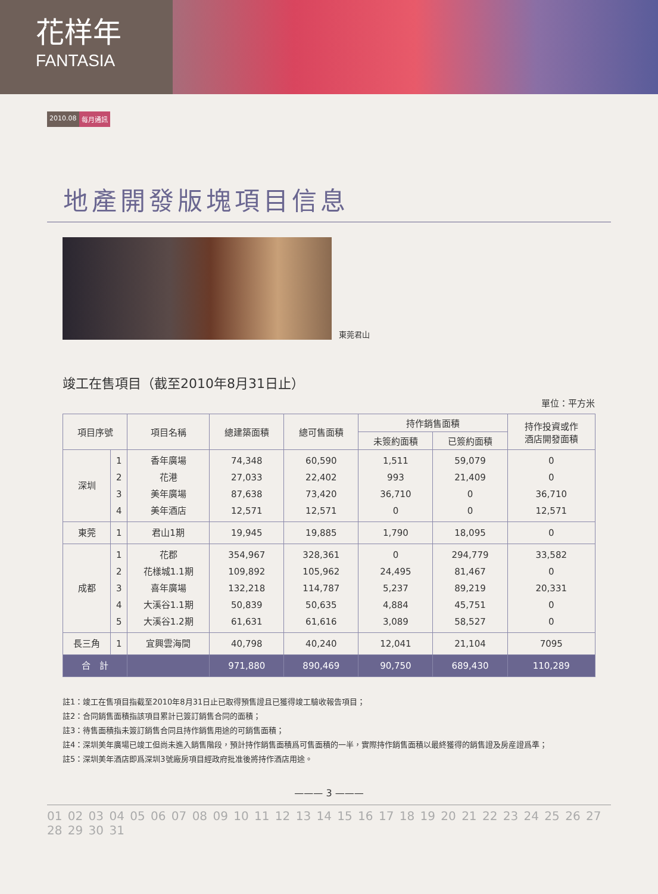花样年
FANTASIA
2010.08 每月通訊
地產開發版塊項目信息
東莞君山
竣工在售項目（截至2010年8月31日止）
單位：平方米
| 項目序號 | | 項目名稱 | 總建築面積 | 總可售面積 | 持作銷售面積 | | 持作投資或作 酒店開發面積 |
| --- | --- | --- | --- | --- | --- | --- | --- |
| | | | | | 未簽約面積 | 已簽約面積 | |
| 深圳 | 1 2 3 4 | 香年廣場 花港 美年廣場 美年酒店 | 74,348 27,033 87,638 12,571 | 60,590 22,402 73,420 12,571 | 1,511 993 36,710 0 | 59,079 21,409 0 0 | 0 0 36,710 12,571 |
| 東莞 | 1 | 君山1期 | 19,945 | 19,885 | 1,790 | 18,095 | 0 |
| 成都 | 1 2 3 4 5 | 花郡 花樣城1.1期 喜年廣場 大溪谷1.1期 大溪谷1.2期 | 354,967 109,892 132,218 50,839 61,631 | 328,361 105,962 114,787 50,635 61,616 | 0 24,495 5,237 4,884 3,089 | 294,779 81,467 89,219 45,751 58,527 | 33,582 0 20,331 0 0 |
| 長三角 | 1 | 宜興雲海間 | 40,798 | 40,240 | 12,041 | 21,104 | 7095 |
| 合 計 | | | 971,880 | 890,469 | 90,750 | 689,430 | 110,289 |
註1：竣工在售項目指截至2010年8月31日止已取得預售證且已獲得竣工驗收報告項目；
註2：合同銷售面積指該項目累計已簽訂銷售合同的面積；
註3：待售面積指未簽訂銷售合同且持作銷售用途的可銷售面積；
註4：深圳美年廣場已竣工但尚未進入銷售階段，預計持作銷售面積爲可售面積的一半，實際持作銷售面積以最終獲得的銷售證及房産證爲準；
註5：深圳美年酒店即爲深圳3號廠房項目經政府批准後將持作酒店用途。
——— 3 ———
01 02 03 04 05 06 07 08 09 10 11 12 13 14 15 16 17 18 19 20 21 22 23 24 25 26 27 28 29 30 31